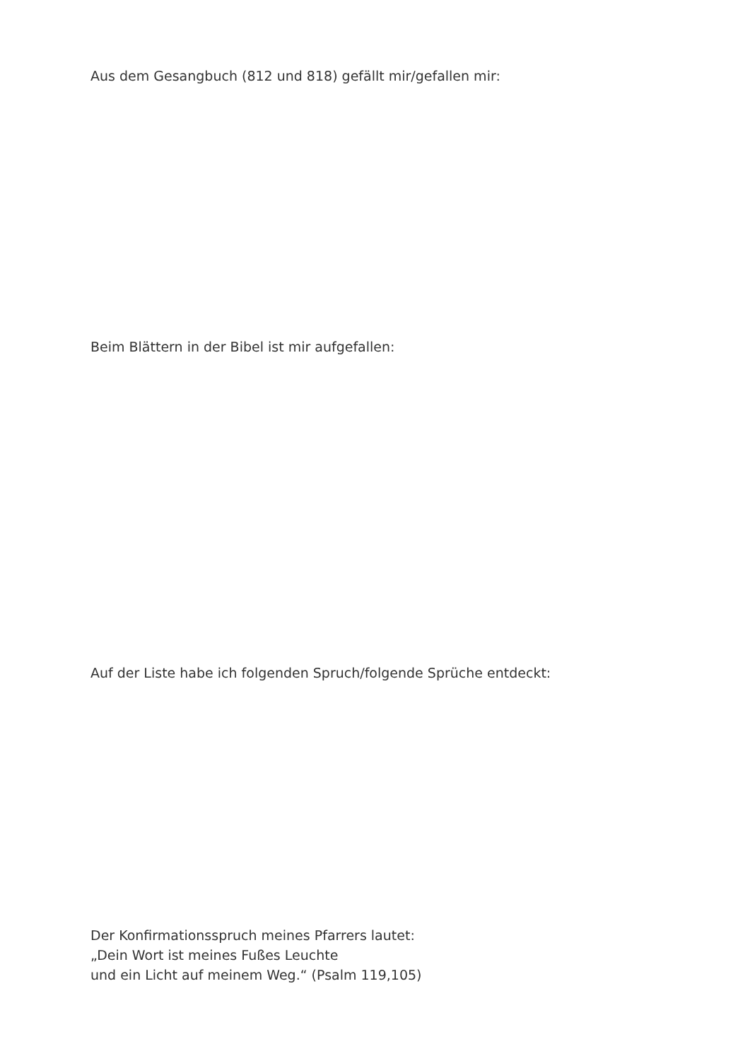Aus dem Gesangbuch (812 und 818) gefällt mir/gefallen mir:
Beim Blättern in der Bibel ist mir aufgefallen:
Auf der Liste habe ich folgenden Spruch/folgende Sprüche entdeckt:
Der Konfirmationsspruch meines Pfarrers lautet:
„Dein Wort ist meines Fußes Leuchte
und ein Licht auf meinem Weg.“ (Psalm 119,105)